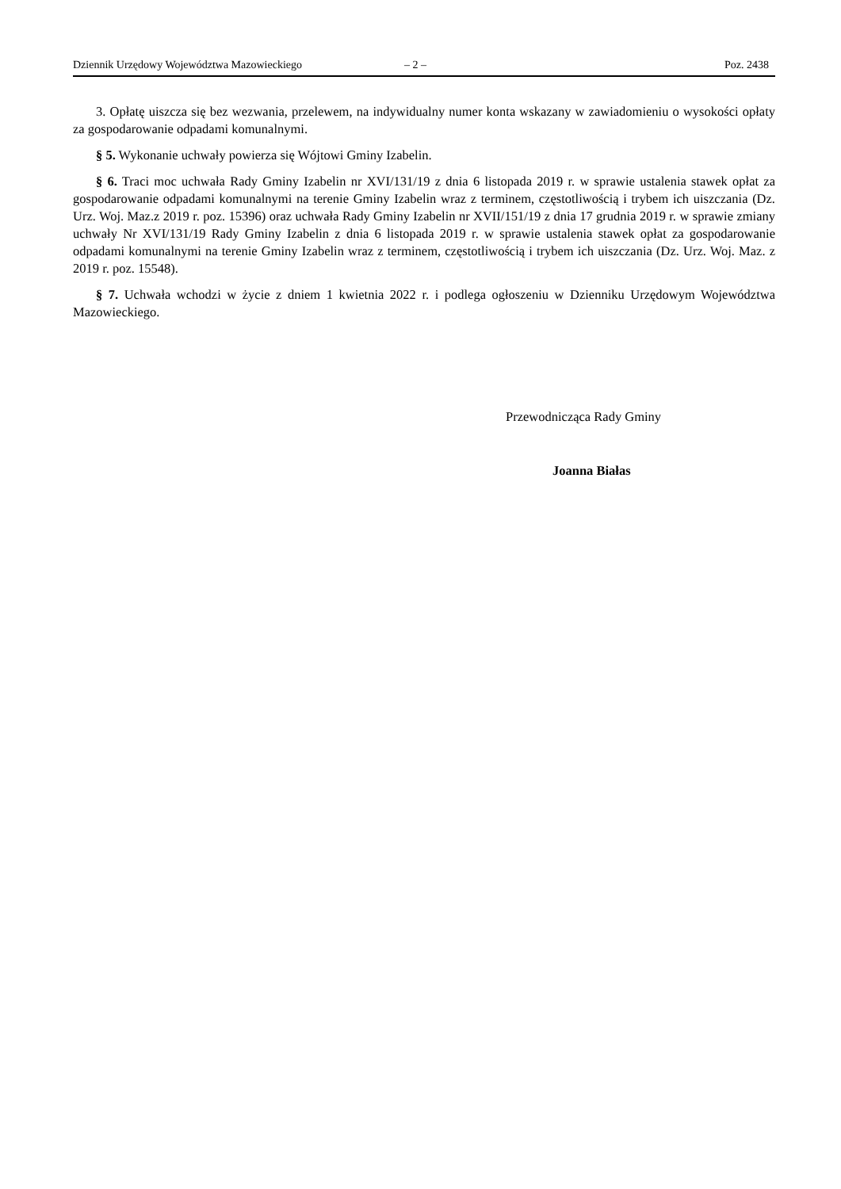Dziennik Urzędowy Województwa Mazowieckiego – 2 – Poz. 2438
3. Opłatę uiszcza się bez wezwania, przelewem, na indywidualny numer konta wskazany w zawiadomieniu o wysokości opłaty za gospodarowanie odpadami komunalnymi.
§ 5. Wykonanie uchwały powierza się Wójtowi Gminy Izabelin.
§ 6. Traci moc uchwała Rady Gminy Izabelin nr XVI/131/19 z dnia 6 listopada 2019 r. w sprawie ustalenia stawek opłat za gospodarowanie odpadami komunalnymi na terenie Gminy Izabelin wraz z terminem, częstotliwością i trybem ich uiszczania (Dz. Urz. Woj. Maz.z 2019 r. poz. 15396) oraz uchwała Rady Gminy Izabelin nr XVII/151/19 z dnia 17 grudnia 2019 r. w sprawie zmiany uchwały Nr XVI/131/19 Rady Gminy Izabelin z dnia 6 listopada 2019 r. w sprawie ustalenia stawek opłat za gospodarowanie odpadami komunalnymi na terenie Gminy Izabelin wraz z terminem, częstotliwością i trybem ich uiszczania (Dz. Urz. Woj. Maz. z 2019 r. poz. 15548).
§ 7. Uchwała wchodzi w życie z dniem 1 kwietnia 2022 r. i podlega ogłoszeniu w Dzienniku Urzędowym Województwa Mazowieckiego.
Przewodnicząca Rady Gminy
Joanna Białas